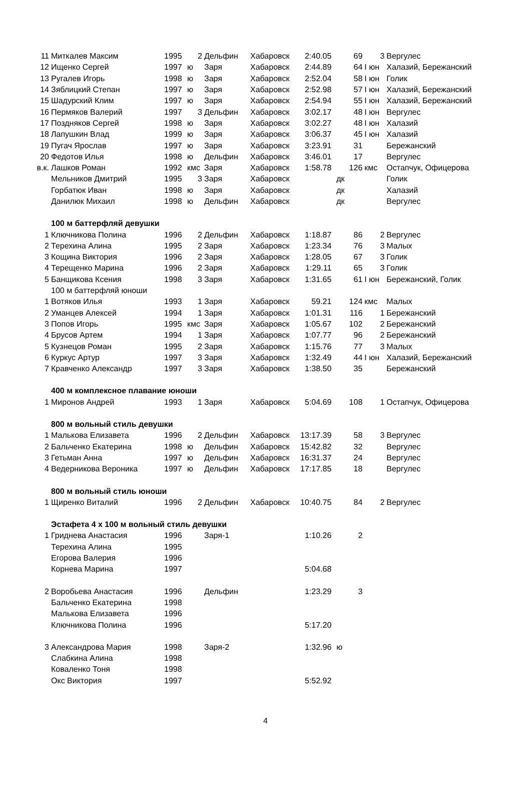| 11 | Миткалев Максим | 1995 | 2 | Дельфин | Хабаровск | 2:40.05 | 69 | 3 | Вергулес |
| 12 | Ищенко Сергей | 1997 | ю | Заря | Хабаровск | 2:44.89 | 64 | I юн | Халазий, Бережанский |
| 13 | Ругалев Игорь | 1998 | ю | Заря | Хабаровск | 2:52.04 | 58 | I юн | Голик |
| 14 | Зяблицкий Степан | 1997 | ю | Заря | Хабаровск | 2:52.98 | 57 | I юн | Халазий, Бережанский |
| 15 | Шадурский Клим | 1997 | ю | Заря | Хабаровск | 2:54.94 | 55 | I юн | Халазий, Бережанский |
| 16 | Пермяков Валерий | 1997 | 3 | Дельфин | Хабаровск | 3:02.17 | 48 | I юн | Вергулес |
| 17 | Поздняков Сергей | 1998 | ю | Заря | Хабаровск | 3:02.27 | 48 | I юн | Халазий |
| 18 | Лапушкин Влад | 1999 | ю | Заря | Хабаровск | 3:06.37 | 45 | I юн | Халазий |
| 19 | Пугач Ярослав | 1997 | ю | Заря | Хабаровск | 3:23.91 | 31 | | Бережанский |
| 20 | Федотов Илья | 1998 | ю | Дельфин | Хабаровск | 3:46.01 | 17 | | Вергулес |
| в.к. | Лашков Роман | 1992 | кмс | Заря | Хабаровск | 1:58.78 | 126 | кмс | Остапчук, Офицерова |
| | Мельников Дмитрий | 1995 | 3 | Заря | Хабаровск | | дк | | Голик |
| | Горбатюк Иван | 1998 | ю | Заря | Хабаровск | | дк | | Халазий |
| | Данилюк Михаил | 1998 | ю | Дельфин | Хабаровск | | дк | | Вергулес |
| | 100 м баттерфляй девушки | | | | | | | | |
| 1 | Ключникова Полина | 1996 | 2 | Дельфин | Хабаровск | 1:18.87 | 86 | 2 | Вергулес |
| 2 | Терехина Алина | 1995 | 2 | Заря | Хабаровск | 1:23.34 | 76 | 3 | Малых |
| 3 | Кощина Виктория | 1996 | 2 | Заря | Хабаровск | 1:28.05 | 67 | 3 | Голик |
| 4 | Терещенко Марина | 1996 | 2 | Заря | Хабаровск | 1:29.11 | 65 | 3 | Голик |
| 5 | Банщикова Ксения | 1998 | 3 | Заря | Хабаровск | 1:31.65 | 61 | I юн | Бережанский, Голик |
| | 100 м баттерфляй юноши | | | | | | | | |
| 1 | Вотяков Илья | 1993 | 1 | Заря | Хабаровск | 59.21 | 124 | кмс | Малых |
| 2 | Уманцев Алексей | 1994 | 1 | Заря | Хабаровск | 1:01.31 | 116 | 1 | Бережанский |
| 3 | Попов Игорь | 1995 | кмс | Заря | Хабаровск | 1:05.67 | 102 | 2 | Бережанский |
| 4 | Брусов Артем | 1994 | 1 | Заря | Хабаровск | 1:07.77 | 96 | 2 | Бережанский |
| 5 | Кузнецов Роман | 1995 | 2 | Заря | Хабаровск | 1:15.76 | 77 | 3 | Малых |
| 6 | Куркус Артур | 1997 | 3 | Заря | Хабаровск | 1:32.49 | 44 | I юн | Халазий, Бережанский |
| 7 | Кравченко Александр | 1997 | 3 | Заря | Хабаровск | 1:38.50 | 35 | | Бережанский |
| | 400 м комплексное плавание юноши | | | | | | | | |
| 1 | Миронов Андрей | 1993 | 1 | Заря | Хабаровск | 5:04.69 | 108 | 1 | Остапчук, Офицерова |
| | 800 м вольный стиль девушки | | | | | | | | |
| 1 | Малькова Елизавета | 1996 | 2 | Дельфин | Хабаровск | 13:17.39 | 58 | 3 | Вергулес |
| 2 | Бальченко Екатерина | 1998 | ю | Дельфин | Хабаровск | 15:42.82 | 32 | | Вергулес |
| 3 | Гетьман Анна | 1997 | ю | Дельфин | Хабаровск | 16:31.37 | 24 | | Вергулес |
| 4 | Ведерникова Вероника | 1997 | ю | Дельфин | Хабаровск | 17:17.85 | 18 | | Вергулес |
| | 800 м вольный стиль юноши | | | | | | | | |
| 1 | Щиренко Виталий | 1996 | 2 | Дельфин | Хабаровск | 10:40.75 | 84 | 2 | Вергулес |
| | Эстафета 4 х 100 м вольный стиль девушки | | | | | | | | |
| 1 | Гриднева Анастасия | 1996 | | Заря-1 | | 1:10.26 | 2 | | |
| | Терехина Алина | 1995 | | | | | | | |
| | Егорова Валерия | 1996 | | | | | | | |
| | Корнева Марина | 1997 | | | | 5:04.68 | | | |
| 2 | Воробьева Анастасия | 1996 | | Дельфин | | 1:23.29 | 3 | | |
| | Бальченко Екатерина | 1998 | | | | | | | |
| | Малькова Елизавета | 1996 | | | | | | | |
| | Ключникова Полина | 1996 | | | | 5:17.20 | | | |
| 3 | Александрова Мария | 1998 | | Заря-2 | | 1:32.96 | ю | | |
| | Слабкина Алина | 1998 | | | | | | | |
| | Коваленко Тоня | 1998 | | | | | | | |
| | Окс Виктория | 1997 | | | | 5:52.92 | | | |
4